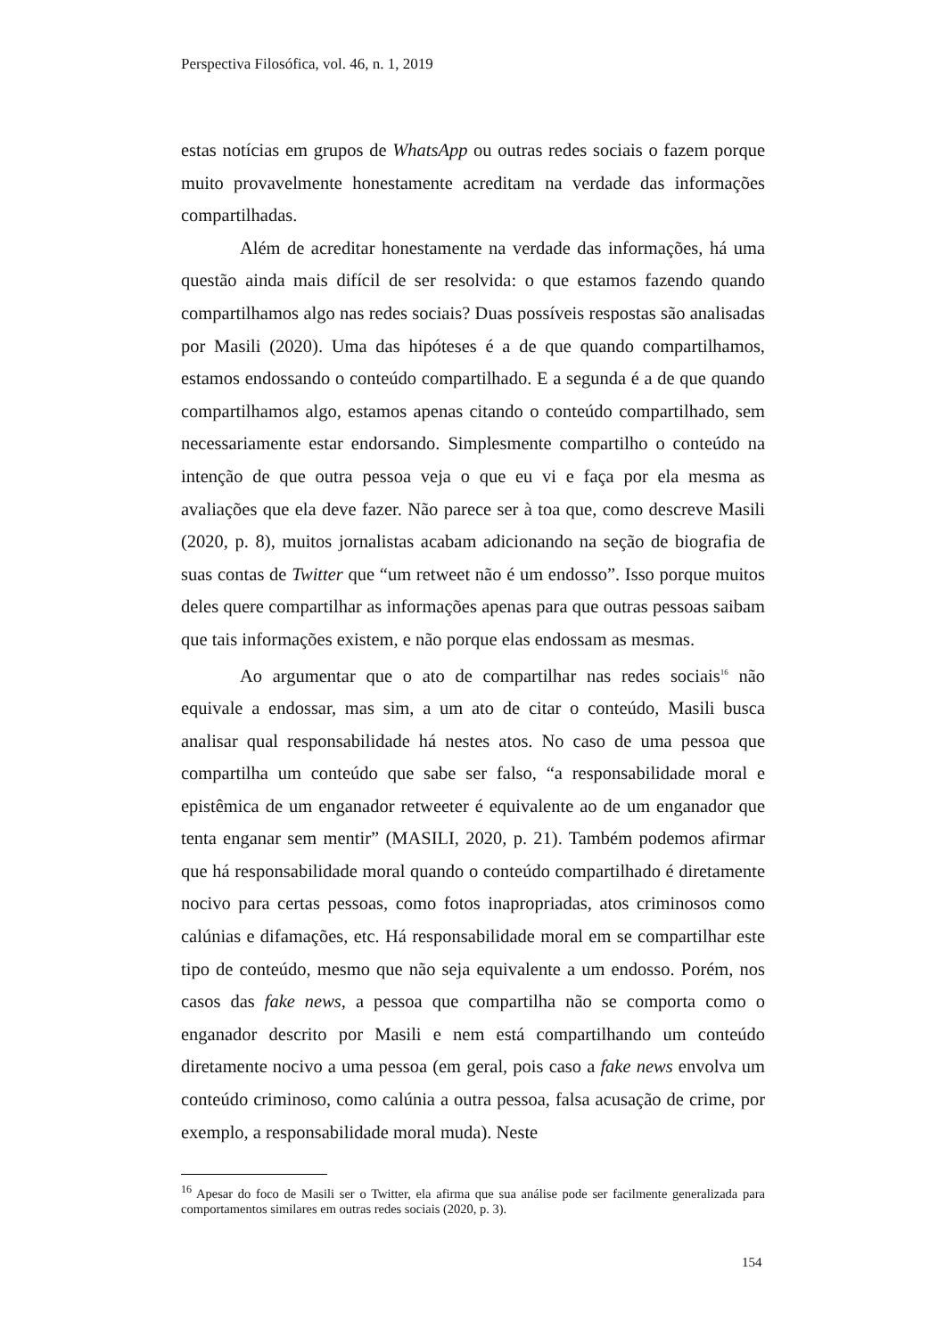Perspectiva Filosófica, vol. 46, n. 1, 2019
estas notícias em grupos de WhatsApp ou outras redes sociais o fazem porque muito provavelmente honestamente acreditam na verdade das informações compartilhadas.
Além de acreditar honestamente na verdade das informações, há uma questão ainda mais difícil de ser resolvida: o que estamos fazendo quando compartilhamos algo nas redes sociais? Duas possíveis respostas são analisadas por Masili (2020). Uma das hipóteses é a de que quando compartilhamos, estamos endossando o conteúdo compartilhado. E a segunda é a de que quando compartilhamos algo, estamos apenas citando o conteúdo compartilhado, sem necessariamente estar endorsando. Simplesmente compartilho o conteúdo na intenção de que outra pessoa veja o que eu vi e faça por ela mesma as avaliações que ela deve fazer. Não parece ser à toa que, como descreve Masili (2020, p. 8), muitos jornalistas acabam adicionando na seção de biografia de suas contas de Twitter que “um retweet não é um endosso”. Isso porque muitos deles quere compartilhar as informações apenas para que outras pessoas saibam que tais informações existem, e não porque elas endossam as mesmas.
Ao argumentar que o ato de compartilhar nas redes sociais<sup>16</sup> não equivale a endossar, mas sim, a um ato de citar o conteúdo, Masili busca analisar qual responsabilidade há nestes atos. No caso de uma pessoa que compartilha um conteúdo que sabe ser falso, “a responsabilidade moral e epistêmica de um enganador retweeter é equivalente ao de um enganador que tenta enganar sem mentir” (MASILI, 2020, p. 21). Também podemos afirmar que há responsabilidade moral quando o conteúdo compartilhado é diretamente nocivo para certas pessoas, como fotos inapropriadas, atos criminosos como calúnias e difamações, etc. Há responsabilidade moral em se compartilhar este tipo de conteúdo, mesmo que não seja equivalente a um endosso. Porém, nos casos das fake news, a pessoa que compartilha não se comporta como o enganador descrito por Masili e nem está compartilhando um conteúdo diretamente nocivo a uma pessoa (em geral, pois caso a fake news envolva um conteúdo criminoso, como calúnia a outra pessoa, falsa acusação de crime, por exemplo, a responsabilidade moral muda). Neste
<sup>16</sup> Apesar do foco de Masili ser o Twitter, ela afirma que sua análise pode ser facilmente generalizada para comportamentos similares em outras redes sociais (2020, p. 3).
154